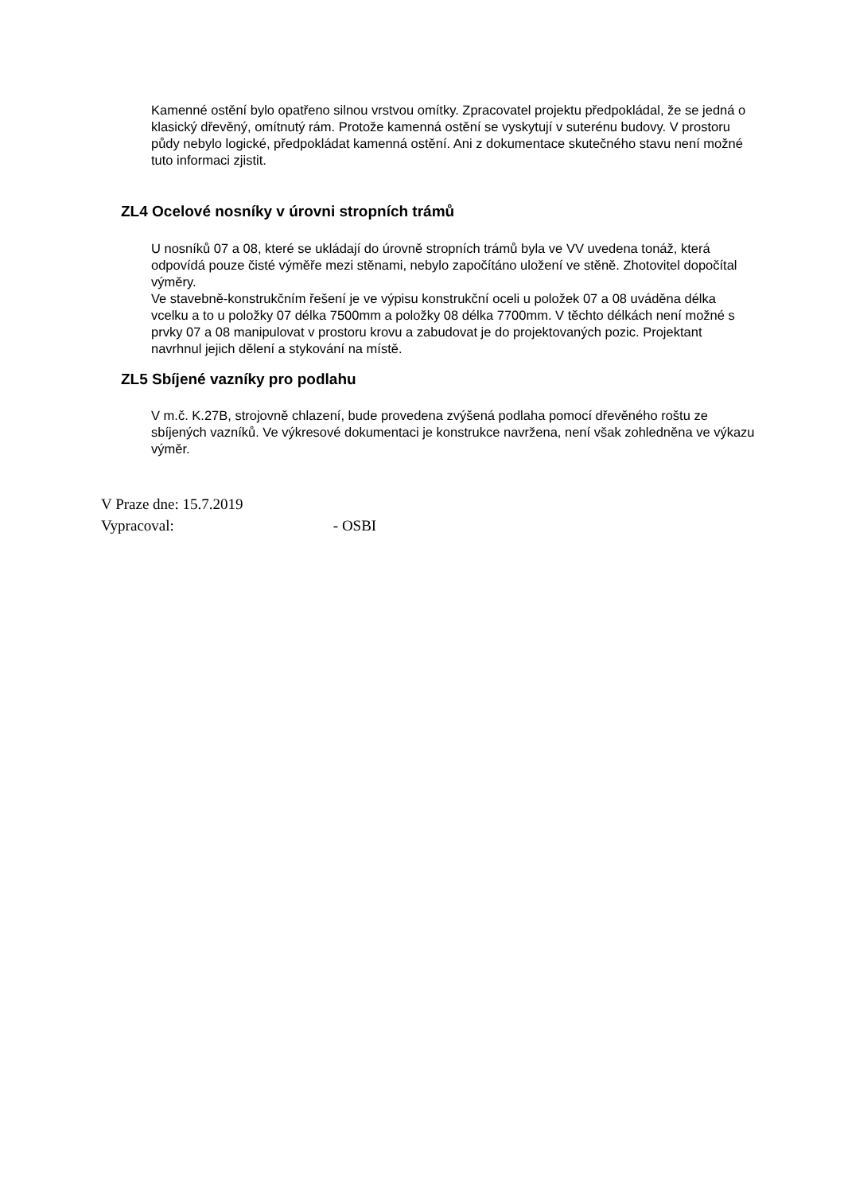Kamenné ostění bylo opatřeno silnou vrstvou omítky. Zpracovatel projektu předpokládal, že se jedná o klasický dřevěný, omítnutý rám. Protože kamenná ostění se vyskytují v suterénu budovy. V prostoru půdy nebylo logické, předpokládat kamenná ostění. Ani z dokumentace skutečného stavu není možné tuto informaci zjistit.
ZL4 Ocelové nosníky v úrovni stropních trámů
U nosníků 07 a 08, které se ukládají do úrovně stropních trámů byla ve VV uvedena tonáž, která odpovídá pouze čisté výměře mezi stěnami, nebylo započítáno uložení ve stěně. Zhotovitel dopočítal výměry.
Ve stavebně-konstrukčním řešení je ve výpisu konstrukční oceli u položek 07 a 08 uváděna délka vcelku a to u položky 07 délka 7500mm a položky 08 délka 7700mm. V těchto délkách není možné s prvky 07 a 08 manipulovat v prostoru krovu a zabudovat je do projektovaných pozic. Projektant navrhnul jejich dělení a stykování na místě.
ZL5 Sbíjené vazníky pro podlahu
V m.č. K.27B, strojovně chlazení, bude provedena zvýšená podlaha pomocí dřevěného roštu ze sbíjených vazníků. Ve výkresové dokumentaci je konstrukce navržena, není však zohledněna ve výkazu výměr.
V Praze dne: 15.7.2019
Vypracoval: - OSBI